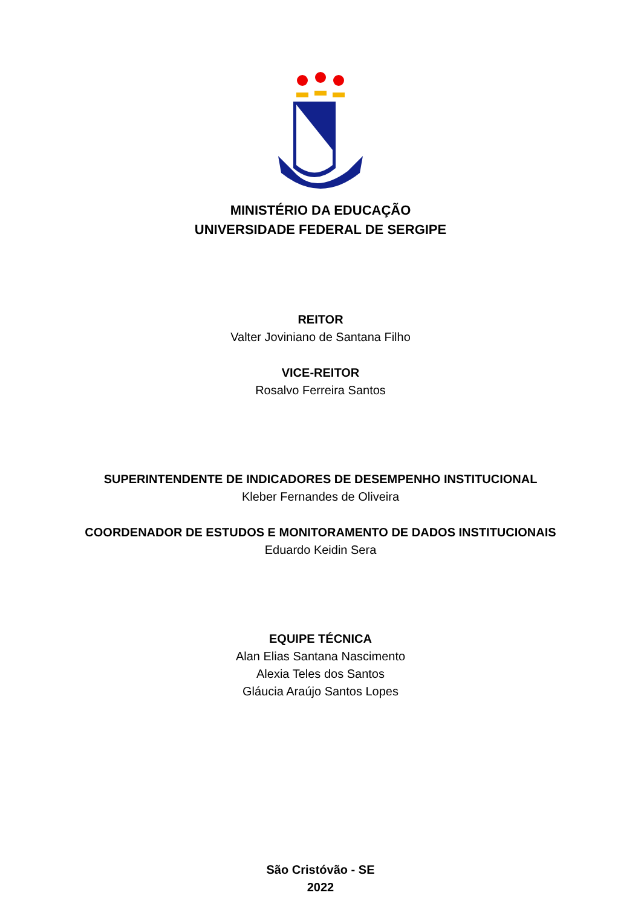MINISTÉRIO DA EDUCAÇÃO
UNIVERSIDADE FEDERAL DE SERGIPE
REITOR
Valter Joviniano de Santana Filho
VICE-REITOR
Rosalvo Ferreira Santos
SUPERINTENDENTE DE INDICADORES DE DESEMPENHO INSTITUCIONAL
Kleber Fernandes de Oliveira
COORDENADOR DE ESTUDOS E MONITORAMENTO DE DADOS INSTITUCIONAIS
Eduardo Keidin Sera
EQUIPE TÉCNICA
Alan Elias Santana Nascimento
Alexia Teles dos Santos
Gláucia Araújo Santos Lopes
São Cristóvão - SE
2022